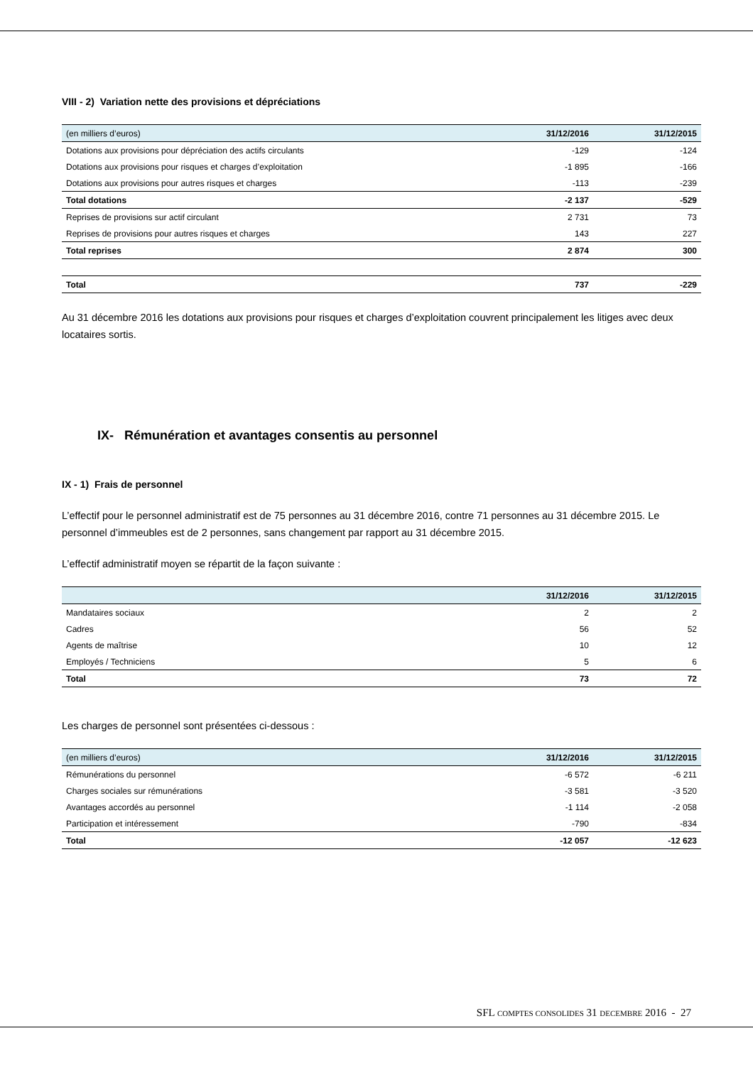VIII - 2) Variation nette des provisions et dépréciations
| (en milliers d’euros) | 31/12/2016 | 31/12/2015 |
| --- | --- | --- |
| Dotations aux provisions pour dépréciation des actifs circulants | -129 | -124 |
| Dotations aux provisions pour risques et charges d’exploitation | -1 895 | -166 |
| Dotations aux provisions pour autres risques et charges | -113 | -239 |
| Total dotations | -2 137 | -529 |
| Reprises de provisions sur actif circulant | 2 731 | 73 |
| Reprises de provisions pour autres risques et charges | 143 | 227 |
| Total reprises | 2 874 | 300 |
| Total | 737 | -229 |
Au 31 décembre 2016 les dotations aux provisions pour risques et charges d’exploitation couvrent principalement les litiges avec deux locataires sortis.
IX- Rémunération et avantages consentis au personnel
IX - 1) Frais de personnel
L’effectif pour le personnel administratif est de 75 personnes au 31 décembre 2016, contre 71 personnes au 31 décembre 2015. Le personnel d’immeubles est de 2 personnes, sans changement par rapport au 31 décembre 2015.
L’effectif administratif moyen se répartit de la façon suivante :
| | 31/12/2016 | 31/12/2015 |
| --- | --- | --- |
| Mandataires sociaux | 2 | 2 |
| Cadres | 56 | 52 |
| Agents de maîtrise | 10 | 12 |
| Employés / Techniciens | 5 | 6 |
| Total | 73 | 72 |
Les charges de personnel sont présentées ci-dessous :
| (en milliers d’euros) | 31/12/2016 | 31/12/2015 |
| --- | --- | --- |
| Rémunérations du personnel | -6 572 | -6 211 |
| Charges sociales sur rémunérations | -3 581 | -3 520 |
| Avantages accordés au personnel | -1 114 | -2 058 |
| Participation et intéressement | -790 | -834 |
| Total | -12 057 | -12 623 |
SFL COMPTES CONSOLIDES 31 DECEMBRE 2016 - 27